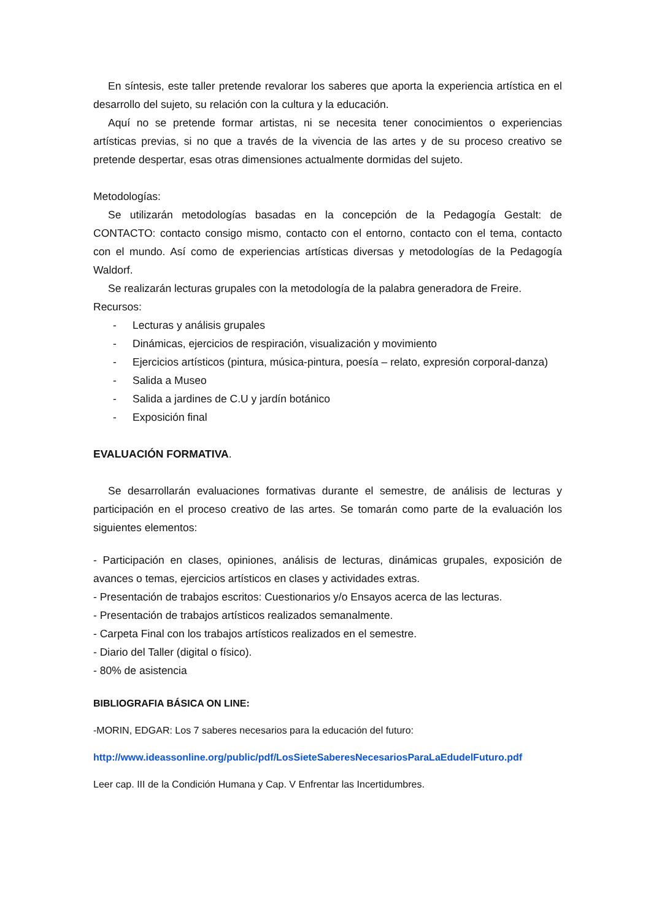En síntesis, este taller pretende revalorar los saberes que aporta la experiencia artística en el desarrollo del sujeto, su relación con la cultura y la educación.
Aquí no se pretende formar artistas, ni se necesita tener conocimientos o experiencias artísticas previas, si no que a través de la vivencia de las artes y de su proceso creativo se pretende despertar, esas otras dimensiones actualmente dormidas del sujeto.
Metodologías:
Se utilizarán metodologías basadas en la concepción de la Pedagogía Gestalt: de CONTACTO: contacto consigo mismo, contacto con el entorno, contacto con el tema, contacto con el mundo. Así como de experiencias artísticas diversas y metodologías de la Pedagogía Waldorf.
Se realizarán lecturas grupales con la metodología de la palabra generadora de Freire.
Recursos:
- Lecturas y análisis grupales
- Dinámicas, ejercicios de respiración, visualización y movimiento
- Ejercicios artísticos (pintura, música-pintura, poesía – relato, expresión corporal-danza)
- Salida a Museo
- Salida a jardines de C.U y jardín botánico
- Exposición final
EVALUACIÓN FORMATIVA.
Se desarrollarán evaluaciones formativas durante el semestre, de análisis de lecturas y participación en el proceso creativo de las artes. Se tomarán como parte de la evaluación los siguientes elementos:
- Participación en clases, opiniones, análisis de lecturas, dinámicas grupales, exposición de avances o temas, ejercicios artísticos en clases y actividades extras.
- Presentación de trabajos escritos: Cuestionarios y/o Ensayos acerca de las lecturas.
- Presentación de trabajos artísticos realizados semanalmente.
- Carpeta Final con los trabajos artísticos realizados en el semestre.
- Diario del Taller (digital o físico).
- 80% de asistencia
BIBLIOGRAFIA BÁSICA ON LINE:
-MORIN, EDGAR: Los 7 saberes necesarios para la educación del futuro:
http://www.ideassonline.org/public/pdf/LosSieteSaberesNecesariosParaLaEdudelFuturo.pdf
Leer cap. III de la Condición Humana y Cap. V Enfrentar las Incertidumbres.